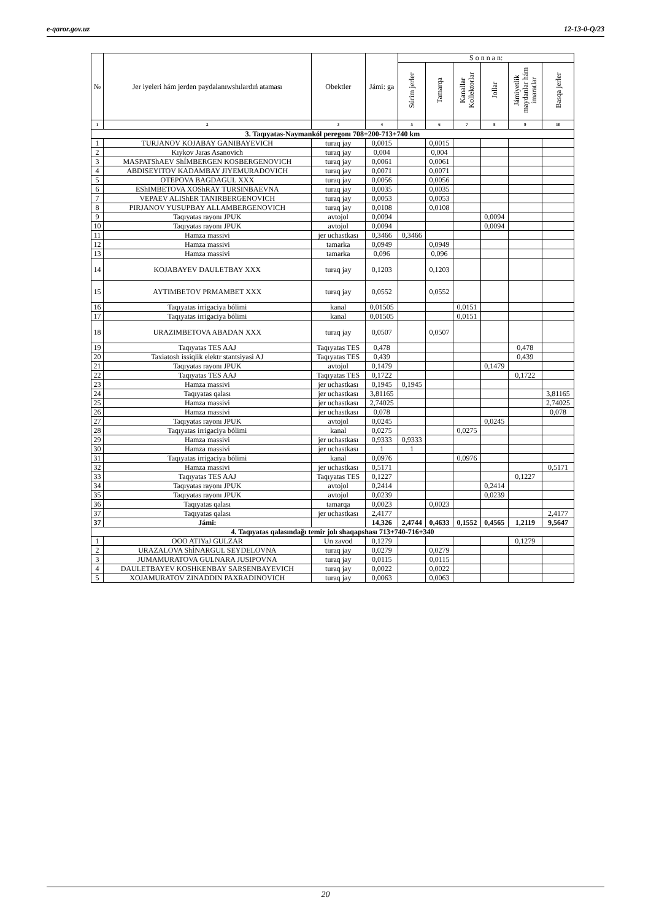e-qaror.gov.uz 12-13-0-Q/23
| № | Jer iyeleri hám jerden paydalanıwshılardıń ataması | Obektler | Jámi: ga | S o n n a n: | | | | | |
| --- | --- | --- | --- | --- | --- | --- | --- | --- | --- |
| | | | | Súrim jerler | Tamarqa | Kanallar Kollektorlar | Jollar | Jámiyetlik maydanlar hám imaratlar | Basqa jerler |
| 1 | 2 | 3 | 4 | 5 | 6 | 7 | 8 | 9 | 10 |
| 3. Taqıyatas-Naymankól peregonı 708+200-713+740 km | | | | | | | | | |
| 1 | TURJANOV KOJABAY GANIBAYEVICH | turaq jay | 0,0015 | | 0,0015 | | | | |
| 2 | Kıykov Jaras Asanovich | turaq jay | 0,004 | | 0,004 | | | | |
| 3 | MASPATShAEV ShÍMBERGEN KOSBERGENOVICH | turaq jay | 0,0061 | | 0,0061 | | | | |
| 4 | ABDISEYITOV KADAMBAY JIYEMURADOVICH | turaq jay | 0,0071 | | 0,0071 | | | | |
| 5 | OTEPOVA BAGDAGUL XXX | turaq jay | 0,0056 | | 0,0056 | | | | |
| 6 | EShIMBETOVA XOShRAY TURSINBAEVNA | turaq jay | 0,0035 | | 0,0035 | | | | |
| 7 | VEPAEV ALIShER TANIRBERGENOVICH | turaq jay | 0,0053 | | 0,0053 | | | | |
| 8 | PIRJANOV YUSUPBAY ALLAMBERGENOVICH | turaq jay | 0,0108 | | 0,0108 | | | | |
| 9 | Taqıyatas rayonı JPUK | avtojol | 0,0094 | | | | 0,0094 | | |
| 10 | Taqıyatas rayonı JPUK | avtojol | 0,0094 | | | | 0,0094 | | |
| 11 | Hamza massivi | jer uchastkası | 0,3466 | 0,3466 | | | | | |
| 12 | Hamza massivi | tamarka | 0,0949 | | 0,0949 | | | | |
| 13 | Hamza massivi | tamarka | 0,096 | | 0,096 | | | | |
| 14 | KOJABAYEV DAULETBAY XXX | turaq jay | 0,1203 | | 0,1203 | | | | |
| 15 | AYTIMBETOV PRMAMBET XXX | turaq jay | 0,0552 | | 0,0552 | | | | |
| 16 | Taqıyatas irrigaciya bólimi | kanal | 0,01505 | | | 0,0151 | | | |
| 17 | Taqıyatas irrigaciya bólimi | kanal | 0,01505 | | | 0,0151 | | | |
| 18 | URAZIMBETOVA ABADAN XXX | turaq jay | 0,0507 | | 0,0507 | | | | |
| 19 | Taqıyatas TES AAJ | Taqıyatas TES | 0,478 | | | | | 0,478 | |
| 20 | Taxiatosh issiqlik elektr stantsiyasi AJ | Taqıyatas TES | 0,439 | | | | | 0,439 | |
| 21 | Taqıyatas rayonı JPUK | avtojol | 0,1479 | | | | 0,1479 | | |
| 22 | Taqıyatas TES AAJ | Taqıyatas TES | 0,1722 | | | | | 0,1722 | |
| 23 | Hamza massivi | jer uchastkası | 0,1945 | 0,1945 | | | | | |
| 24 | Taqıyatas qalası | jer uchastkası | 3,81165 | | | | | | 3,81165 |
| 25 | Hamza massivi | jer uchastkası | 2,74025 | | | | | | 2,74025 |
| 26 | Hamza massivi | jer uchastkası | 0,078 | | | | | | 0,078 |
| 27 | Taqıyatas rayonı JPUK | avtojol | 0,0245 | | | | 0,0245 | | |
| 28 | Taqıyatas irrigaciya bólimi | kanal | 0,0275 | | | 0,0275 | | | |
| 29 | Hamza massivi | jer uchastkası | 0,9333 | 0,9333 | | | | | |
| 30 | Hamza massivi | jer uchastkası | 1 | 1 | | | | | |
| 31 | Taqıyatas irrigaciya bólimi | kanal | 0,0976 | | | 0,0976 | | | |
| 32 | Hamza massivi | jer uchastkası | 0,5171 | | | | | | 0,5171 |
| 33 | Taqıyatas TES AAJ | Taqıyatas TES | 0,1227 | | | | | 0,1227 | |
| 34 | Taqıyatas rayonı JPUK | avtojol | 0,2414 | | | | 0,2414 | | |
| 35 | Taqıyatas rayonı JPUK | avtojol | 0,0239 | | | | 0,0239 | | |
| 36 | Taqıyatas qalası | tamarqa | 0,0023 | | 0,0023 | | | | |
| 37 | Taqıyatas qalası | jer uchastkası | 2,4177 | | | | | | 2,4177 |
| 37 | Jámi: | | 14,326 | 2,4744 | 0,4633 | 0,1552 | 0,4565 | 1,2119 | 9,5647 |
| 4. Taqıyatas qalasındağı temir jolı shaqapshası 713+740-716+340 | | | | | | | | | |
| 1 | OOO ATIYaJ GULZAR | Un zavod | 0,1279 | | | | | 0,1279 | |
| 2 | URAZALOVA ShÍNARGUL SEYDELOVNA | turaq jay | 0,0279 | | 0,0279 | | | | |
| 3 | JUMAMURATOVA GULNARA JUSIPOVNA | turaq jay | 0,0115 | | 0,0115 | | | | |
| 4 | DAULETBAYEV KOSHKENBAY SARSENBAYEVICH | turaq jay | 0,0022 | | 0,0022 | | | | |
| 5 | XOJAMURATOV ZINADDIN PAXRADINOVICH | turaq jay | 0,0063 | | 0,0063 | | | | |
20